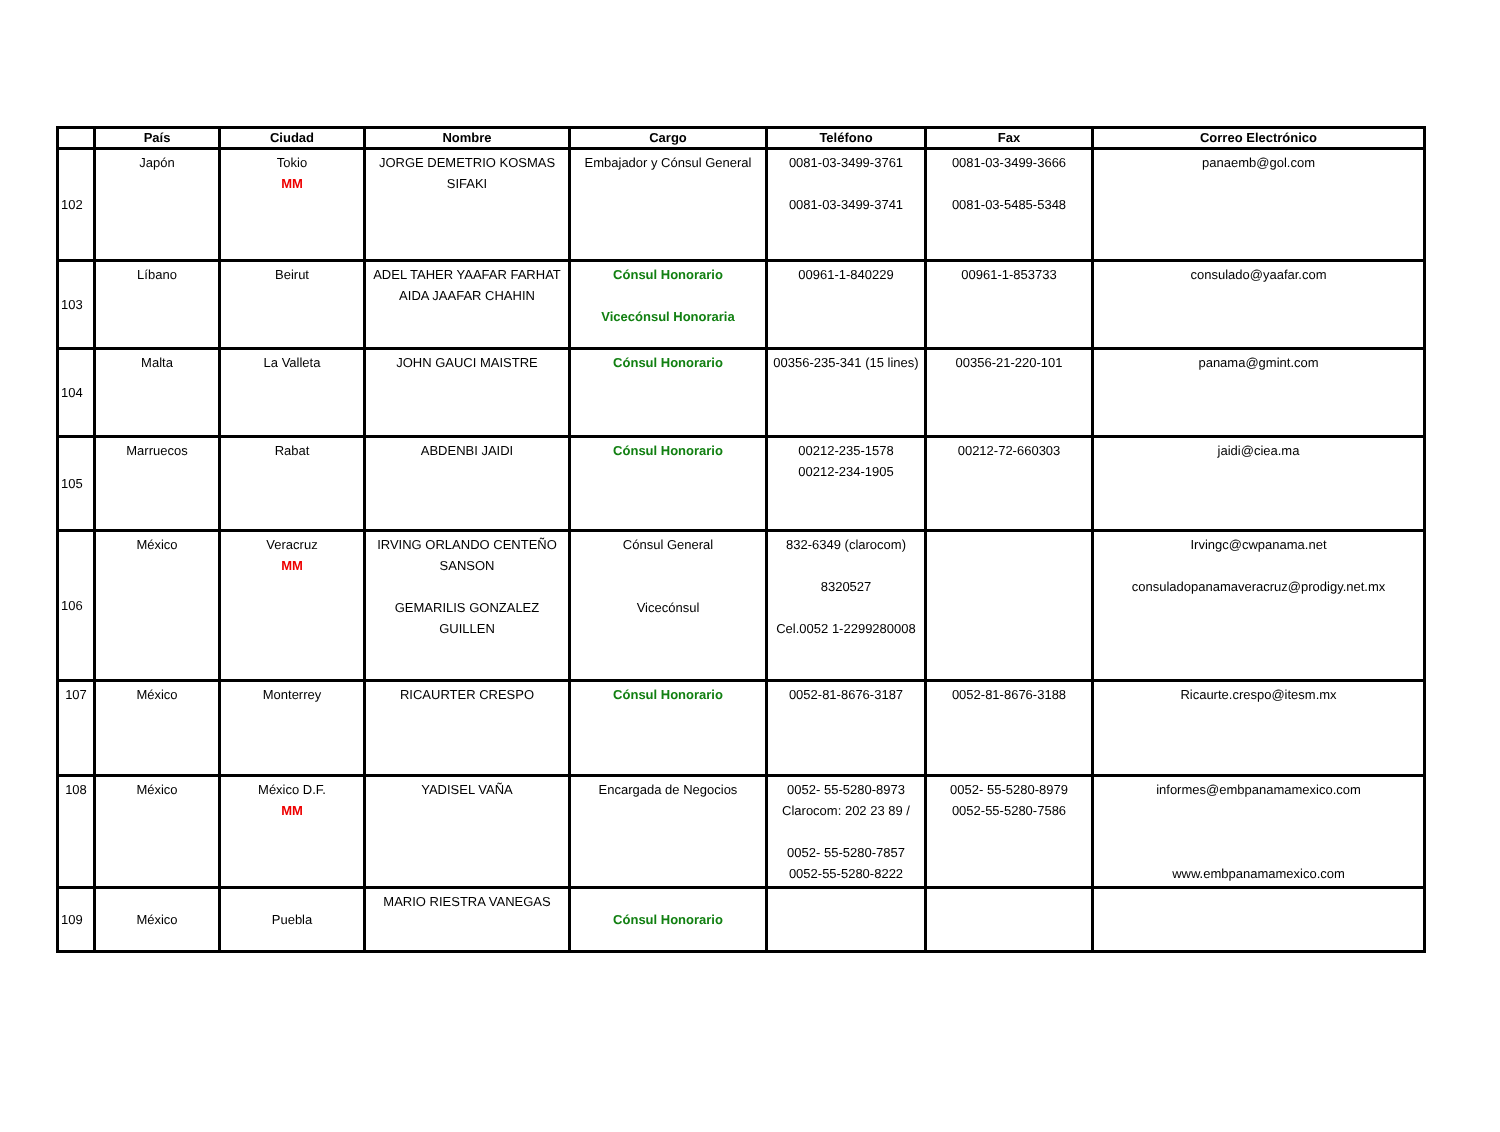| | País | Ciudad | Nombre | Cargo | Teléfono | Fax | Correo Electrónico |
| --- | --- | --- | --- | --- | --- | --- | --- |
| 102 | Japón | Tokio MM | JORGE DEMETRIO KOSMAS SIFAKI | Embajador y Cónsul General | 0081-03-3499-3761 0081-03-3499-3741 | 0081-03-3499-3666 0081-03-5485-5348 | panaemb@gol.com |
| 103 | Líbano | Beirut | ADEL TAHER YAAFAR FARHAT AIDA JAAFAR CHAHIN | Cónsul Honorario Vicecónsul Honoraria | 00961-1-840229 | 00961-1-853733 | consulado@yaafar.com |
| 104 | Malta | La Valleta | JOHN GAUCI MAISTRE | Cónsul Honorario | 00356-235-341 (15 lines) | 00356-21-220-101 | panama@gmint.com |
| 105 | Marruecos | Rabat | ABDENBI JAIDI | Cónsul Honorario | 00212-235-1578 00212-234-1905 | 00212-72-660303 | jaidi@ciea.ma |
| 106 | México | Veracruz MM | IRVING ORLANDO CENTEÑO SANSON GEMARILIS GONZALEZ GUILLEN | Cónsul General Vicecónsul | 832-6349 (clarocom) 8320527 Cel.0052 1-2299280008 | | Irvingc@cwpanama.net consuladopanamaveracruz@prodigy.net.mx |
| 107 | México | Monterrey | RICAURTER CRESPO | Cónsul Honorario | 0052-81-8676-3187 | 0052-81-8676-3188 | Ricaurte.crespo@itesm.mx |
| 108 | México | México D.F. MM | YADISEL VAÑA | Encargada de Negocios | 0052- 55-5280-8973 Clarocom: 202 23 89 / 0052- 55-5280-7857 0052-55-5280-8222 | 0052- 55-5280-8979 0052-55-5280-7586 | informes@embpanamamexico.com www.embpanamamexico.com |
| 109 | México | Puebla | MARIO RIESTRA VANEGAS | Cónsul Honorario | | | |